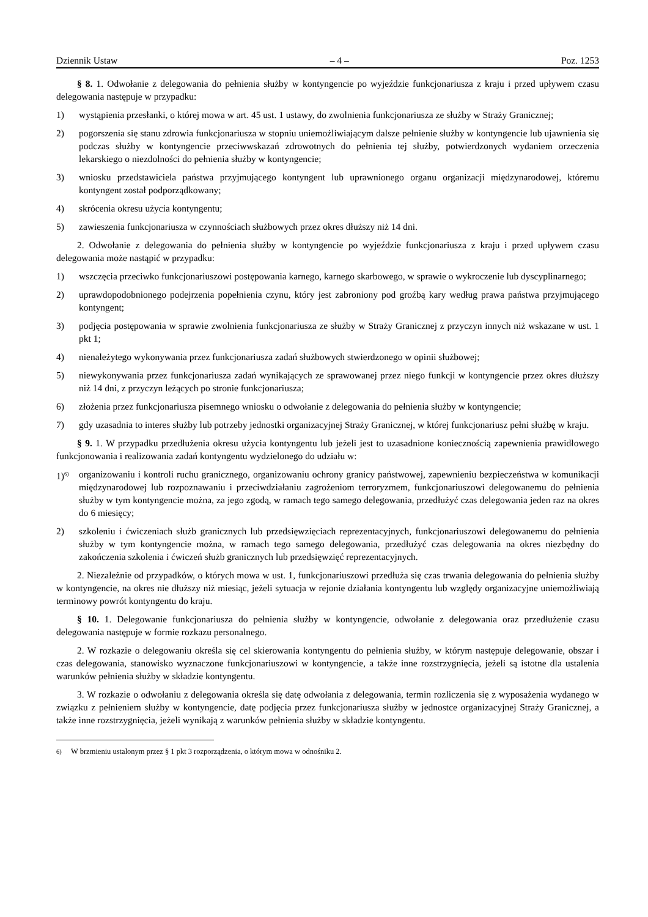Dziennik Ustaw – 4 – Poz. 1253
§ 8. 1. Odwołanie z delegowania do pełnienia służby w kontyngencie po wyjeździe funkcjonariusza z kraju i przed upływem czasu delegowania następuje w przypadku:
1) wystąpienia przesłanki, o której mowa w art. 45 ust. 1 ustawy, do zwolnienia funkcjonariusza ze służby w Straży Granicznej;
2) pogorszenia się stanu zdrowia funkcjonariusza w stopniu uniemożliwiającym dalsze pełnienie służby w kontyngencie lub ujawnienia się podczas służby w kontyngencie przeciwwskazań zdrowotnych do pełnienia tej służby, potwierdzonych wydaniem orzeczenia lekarskiego o niezdolności do pełnienia służby w kontyngencie;
3) wniosku przedstawiciela państwa przyjmującego kontyngent lub uprawnionego organu organizacji międzynarodowej, któremu kontyngent został podporządkowany;
4) skrócenia okresu użycia kontyngentu;
5) zawieszenia funkcjonariusza w czynnościach służbowych przez okres dłuższy niż 14 dni.
2. Odwołanie z delegowania do pełnienia służby w kontyngencie po wyjeździe funkcjonariusza z kraju i przed upływem czasu delegowania może nastąpić w przypadku:
1) wszczęcia przeciwko funkcjonariuszowi postępowania karnego, karnego skarbowego, w sprawie o wykroczenie lub dyscyplinarnego;
2) uprawdopodobnionego podejrzenia popełnienia czynu, który jest zabroniony pod groźbą kary według prawa państwa przyjmującego kontyngent;
3) podjęcia postępowania w sprawie zwolnienia funkcjonariusza ze służby w Straży Granicznej z przyczyn innych niż wskazane w ust. 1 pkt 1;
4) nienależytego wykonywania przez funkcjonariusza zadań służbowych stwierdzonego w opinii służbowej;
5) niewykonywania przez funkcjonariusza zadań wynikających ze sprawowanej przez niego funkcji w kontyngencie przez okres dłuższy niż 14 dni, z przyczyn leżących po stronie funkcjonariusza;
6) złożenia przez funkcjonariusza pisemnego wniosku o odwołanie z delegowania do pełnienia służby w kontyngencie;
7) gdy uzasadnia to interes służby lub potrzeby jednostki organizacyjnej Straży Granicznej, w której funkcjonariusz pełni służbę w kraju.
§ 9. 1. W przypadku przedłużenia okresu użycia kontyngentu lub jeżeli jest to uzasadnione koniecznością zapewnienia prawidłowego funkcjonowania i realizowania zadań kontyngentu wydzielonego do udziału w:
1)<sup>6)</sup> organizowaniu i kontroli ruchu granicznego, organizowaniu ochrony granicy państwowej, zapewnieniu bezpieczeństwa w komunikacji międzynarodowej lub rozpoznawaniu i przeciwdziałaniu zagrożeniom terroryzmem, funkcjonariuszowi delegowanemu do pełnienia służby w tym kontyngencie można, za jego zgodą, w ramach tego samego delegowania, przedłużyć czas delegowania jeden raz na okres do 6 miesięcy;
2) szkoleniu i ćwiczeniach służb granicznych lub przedsięwzięciach reprezentacyjnych, funkcjonariuszowi delegowanemu do pełnienia służby w tym kontyngencie można, w ramach tego samego delegowania, przedłużyć czas delegowania na okres niezbędny do zakończenia szkolenia i ćwiczeń służb granicznych lub przedsięwzięć reprezentacyjnych.
2. Niezależnie od przypadków, o których mowa w ust. 1, funkcjonariuszowi przedłuża się czas trwania delegowania do pełnienia służby w kontyngencie, na okres nie dłuższy niż miesiąc, jeżeli sytuacja w rejonie działania kontyngentu lub względy organizacyjne uniemożliwiają terminowy powrót kontyngentu do kraju.
§ 10. 1. Delegowanie funkcjonariusza do pełnienia służby w kontyngencie, odwołanie z delegowania oraz przedłużenie czasu delegowania następuje w formie rozkazu personalnego.
2. W rozkazie o delegowaniu określa się cel skierowania kontyngentu do pełnienia służby, w którym następuje delegowanie, obszar i czas delegowania, stanowisko wyznaczone funkcjonariuszowi w kontyngencie, a także inne rozstrzygnięcia, jeżeli są istotne dla ustalenia warunków pełnienia służby w składzie kontyngentu.
3. W rozkazie o odwołaniu z delegowania określa się datę odwołania z delegowania, termin rozliczenia się z wyposażenia wydanego w związku z pełnieniem służby w kontyngencie, datę podjęcia przez funkcjonariusza służby w jednostce organizacyjnej Straży Granicznej, a także inne rozstrzygnięcia, jeżeli wynikają z warunków pełnienia służby w składzie kontyngentu.
<sup>6)</sup> W brzmieniu ustalonym przez § 1 pkt 3 rozporządzenia, o którym mowa w odnośniku 2.